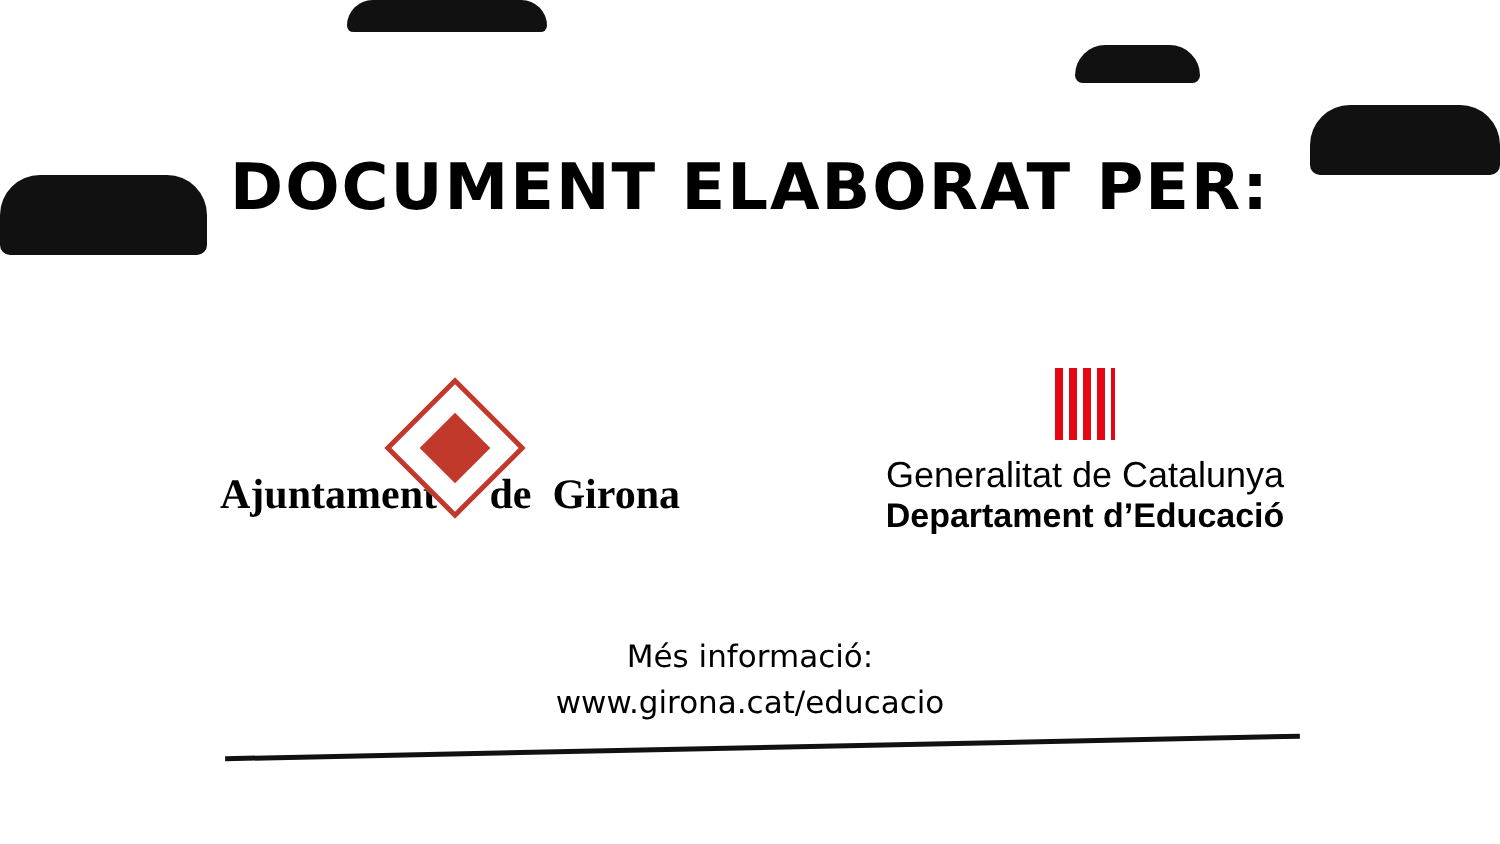DOCUMENT ELABORAT PER:
Ajuntament de Girona
Generalitat de Catalunya
Departament d’Educació
Més informació:
www.girona.cat/educacio